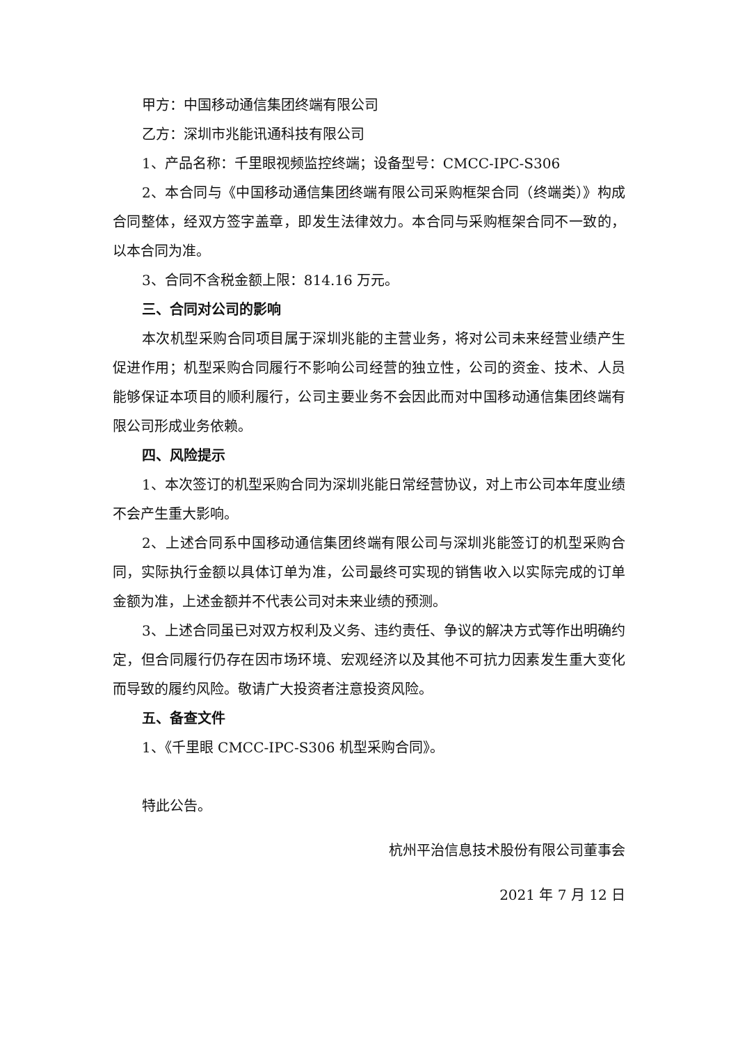甲方：中国移动通信集团终端有限公司
乙方：深圳市兆能讯通科技有限公司
1、产品名称：千里眼视频监控终端；设备型号：CMCC-IPC-S306
2、本合同与《中国移动通信集团终端有限公司采购框架合同（终端类）》构成合同整体，经双方签字盖章，即发生法律效力。本合同与采购框架合同不一致的，以本合同为准。
3、合同不含税金额上限：814.16 万元。
三、合同对公司的影响
本次机型采购合同项目属于深圳兆能的主营业务，将对公司未来经营业绩产生促进作用；机型采购合同履行不影响公司经营的独立性，公司的资金、技术、人员能够保证本项目的顺利履行，公司主要业务不会因此而对中国移动通信集团终端有限公司形成业务依赖。
四、风险提示
1、本次签订的机型采购合同为深圳兆能日常经营协议，对上市公司本年度业绩不会产生重大影响。
2、上述合同系中国移动通信集团终端有限公司与深圳兆能签订的机型采购合同，实际执行金额以具体订单为准，公司最终可实现的销售收入以实际完成的订单金额为准，上述金额并不代表公司对未来业绩的预测。
3、上述合同虽已对双方权利及义务、违约责任、争议的解决方式等作出明确约定，但合同履行仍存在因市场环境、宏观经济以及其他不可抗力因素发生重大变化而导致的履约风险。敬请广大投资者注意投资风险。
五、备查文件
1、《千里眼 CMCC-IPC-S306 机型采购合同》。
特此公告。
杭州平治信息技术股份有限公司董事会
2021 年 7 月 12 日